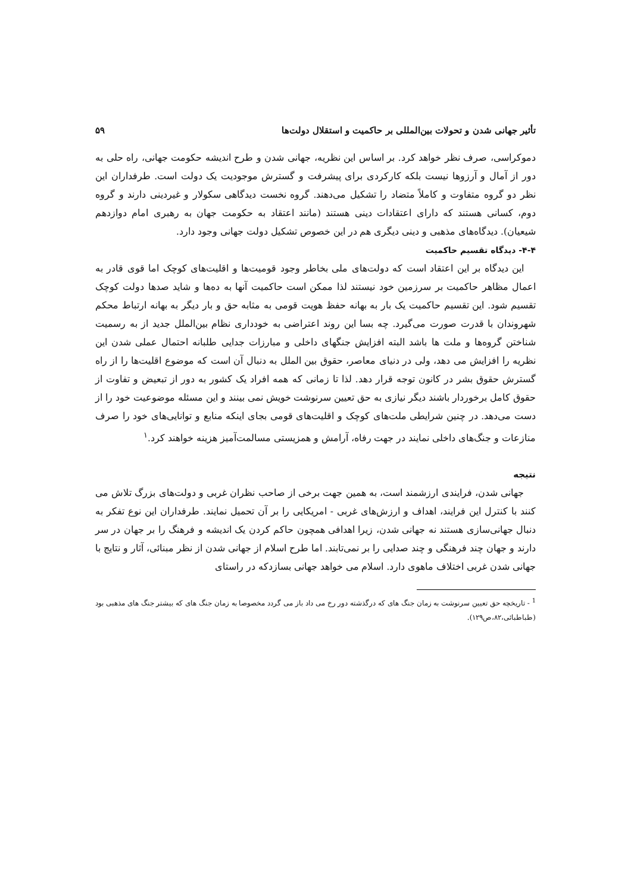تأثیر جهانی شدن و تحولات بین‌المللی بر حاکمیت و استقلال دولت‌ها ۵۹
دموکراسی، صرف نظر خواهد کرد. بر اساس این نظریه، جهانی شدن و طرح اندیشه حکومت جهانی، راه حلی به دور از آمال و آرزوها نیست بلکه کارکردی برای پیشرفت و گسترش موجودیت یک دولت است. طرفداران این نظر دو گروه متفاوت و کاملاً متضاد را تشکیل می‌دهند. گروه نخست دیدگاهی سکولار و غیردینی دارند و گروه دوم، کسانی هستند که دارای اعتقادات دینی هستند (مانند اعتقاد به حکومت جهان به رهبری امام دوازدهم شیعیان). دیدگاه‌های مذهبی و دینی دیگری هم در این خصوص تشکیل دولت جهانی وجود دارد.
۴-۴- دیدگاه تقسیم حاکمیت
این دیدگاه بر این اعتقاد است که دولت‌های ملی بخاطر وجود قومیت‌ها و اقلیت‌های کوچک اما قوی قادر به اعمال مظاهر حاکمیت بر سرزمین خود نیستند لذا ممکن است حاکمیت آنها به ده‌ها و شاید صدها دولت کوچک تقسیم شود. این تقسیم حاکمیت یک بار به بهانه حفظ هویت قومی به مثابه حق و بار دیگر به بهانه ارتباط محکم شهروندان با قدرت صورت می‌گیرد. چه بسا این روند اعتراضی به خودداری نظام بین‌الملل جدید از به رسمیت شناختن گروه‌ها و ملت ها باشد البته افزایش جنگهای داخلی و مبارزات جدایی طلبانه احتمال عملی شدن این نظریه را افزایش می دهد، ولی در دنیای معاصر، حقوق بین الملل به دنبال آن است که موضوع اقلیت‌ها را از راه گسترش حقوق بشر در کانون توجه قرار دهد. لذا تا زمانی که همه افراد یک کشور به دور از تبعیض و تفاوت از حقوق کامل برخوردار باشند دیگر نیازی به حق تعیین سرنوشت خویش نمی بینند و این مسئله موضوعیت خود را از دست می‌دهد. در چنین شرایطی ملت‌های کوچک و اقلیت‌های قومی بجای اینکه منابع و توانایی‌های خود را صرف منازعات و جنگ‌های داخلی نمایند در جهت رفاه، آرامش و همزیستی مسالمت‌آمیز هزینه خواهند کرد.<sup>۱</sup>
نتیجه
جهانی شدن، فرایندی ارزشمند است، به همین جهت برخی از صاحب نظران غربی و دولت‌های بزرگ تلاش می کنند با کنترل این فرایند، اهداف و ارزش‌های غربی - امریکایی را بر آن تحمیل نمایند. طرفداران این نوع تفکر به دنبال جهانی‌سازی هستند نه جهانی شدن، زیرا اهدافی همچون حاکم کردن یک اندیشه و فرهنگ را بر جهان در سر دارند و جهان چند فرهنگی و چند صدایی را بر نمی‌تابند. اما طرح اسلام از جهانی شدن از نظر مبنائی، آثار و نتایج با جهانی شدن غربی اختلاف ماهوی دارد. اسلام می خواهد جهانی بسازدکه در راستای
<sup>1</sup> - تاریخچه حق تعیین سرنوشت به زمان جنگ های که درگذشته دور رخ می داد باز می گردد مخصوصا به زمان جنگ های که بیشتر جنگ های مذهبی بود (طباطبائی،۸۲،ص۱۲۹).